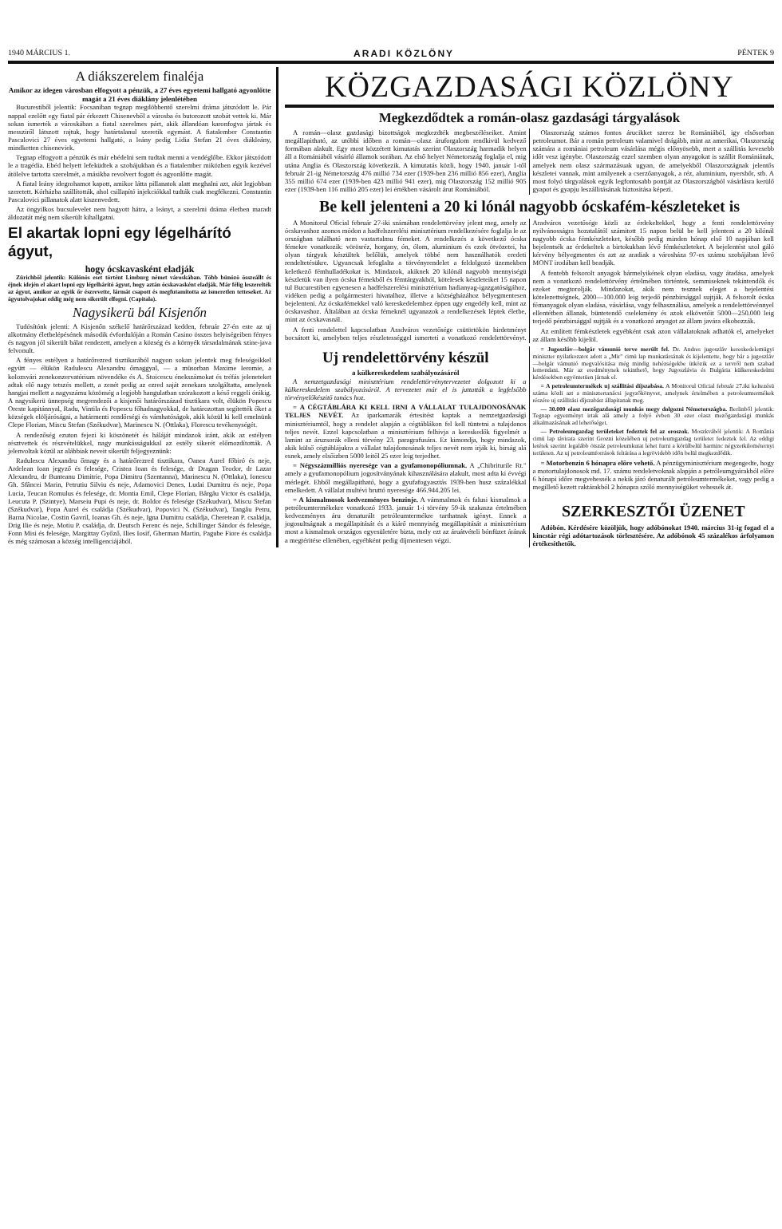1940 MÁRCIUS 1. ARADI KÖZLÖNY PÉNTEK 9
A diákszerelem finaléja
Amikor az idegen városban elfogyott a pénzük, a 27 éves egyetemi hallgató agyonlőtte magát a 21 éves diáklány jelenlétében
Bucurestiből jelentik: Focsaniban tegnap megdöbbentő szerelmi dráma játszódott le. Pár nappal ezelőtt egy fiatal pár érkezett Chisenevből a városba és butorozott szobát vettek ki. Már sokan ismerték a városkában a fiatal szerelmes párt, akik állandóan karonfogva jártak és messziről látszott rajtuk, hogy határtalanul szeretik egymást. A fiatalember Constantin Pascalovici 27 éves egyetemi hallgató, a leány pedig Lidia Stefan 21 éves diákleány, mindketten chiseneviek.
Tegnap elfogyott a pénzük és már ebédelni sem tudtak menni a vendéglőbe. Ekkor játszódott le a tragédia. Ebéd helyett lefeküdtek a szobájukban és a fiatalember miközben egyik kezével átölelve tartotta szerelmét, a másikba revolvert fogott és agyonlőtte magát.
A fiatal leány idegrohamot kapott, amikor látta pillanatok alatt meghalni azt, akit legjobban szeretett. Kórházba szállították, ahol csillapító injekciókkal tudták csak megfékezni. Constantin Pascalovici pillanatok alatt kiszenvedett.
Az öngyilkos bucsulevelet nem hagyott hátra, a leányt, a szerelmi dráma életben maradt áldozatát még nem sikerült kihallgatni.
El akartak lopni egy légelhárító ágyut,
hogy ócskavasként eladják
Zürichből jelentik: Különös eset történt Limburg német városkában. Több bünözö összeállt és éjnek idején el akart lopni egy légelhárító ágyut, hogy aztán ócskavasként eladják. Már félig leszerelték az ágyut, amikor az egyik őr észrevette, lármát csapott és megfutamította az ismeretlen tetteseket. Az ágyutolvajokat eddig még nem sikerült elfogni. (Capitala).
Nagysikerü bál Kisjenőn
Tudósítónk jelenti: A Kisjenőn székelő határőrszázad kedden, február 27-én este az uj alkotmány életbelépésének második évfordulóján a Román Casino összes helyiségeiben fényes és nagyon jól sikerült bálat rendezett, amelyen a község és a környék társadalmának szine-java felvonult.
A fényes estélyen a határőrezred tisztikarából nagyon sokan jelentek meg feleségeikkel együtt — élükön Radulescu Alexandru őrnaggyal, — a müsorban Maxime Ieromie, a kolozsvári zenekonzervatórium növendéke és A. Stoicescu énekszámokat és tréfás jeleneteket adtak elő nagy tetszés mellett, a zenét pedig az ezred saját zenekara szolgáltatta, amelynek hangjai mellett a nagyszámu közönség a legjobb hangulatban szórakozott a késő reggeli órákig. A nagysikerü ünnepség megrendezői a kisjenői határőrszázad tisztikara volt, élükön Popescu Oreste kapitánnyal, Radu, Vintila és Popescu főhadnagyokkal, de határozottan segítették őket a községek elöljáróságai, a határmenti rendőrségi és vámhatóságok, akik közül ki kell emelnünk Clepe Florian, Miscu Stefan (Székudvar), Marinescu N. (Ottlaka), Florescu tevékenységét.
A rendezőség ezuton fejezi ki köszönetét és háláját mindazok iránt, akik az estélyen résztvettek és részvételükkel, nagy munkásságukkal az estély sikerét előmozdították. A jelenvoltak közül az alábbiak neveit sikerült feljegyeznünk:
Radulescu Alexandru őrnagy és a határőrezred tisztikara, Oanea Aurel főbiró és neje, Ardelean Ioan jegyző és felesége, Cristea Ioan és felesége, dr Dragan Teodor, dr Lazar Alexandru, dr Bunteanu Dimitrie, Popa Dimitru (Szentanna), Marinescu N. (Ottlaka), Ionescu Gh. Sfâncei Marin, Petrutiu Silviu és neje, Adamovici Denes, Ludai Dumitru és neje, Popa Lucia, Teucan Romulus és felesége, dr. Montia Emil, Clepe Florian, Bârgău Victor és családja, Leucuta P. (Szintye), Marseiu Pupi és neje, dr. Boldor és felesége (Székudvar), Miscu Stefan (Székudvar), Popa Aurel és családja (Székudvar), Popovici N. (Székudvar), Tangău Petru, Barna Nicolae, Costin Gavril, Ioanas Gh. és neje, Igna Dumitru családja, Cheretean P. családja, Drig Ilie és neje, Motiu P. családja, dr. Deutsch Ferenc és neje, Schillinger Sándor és felesége, Fonn Misi és felesége, Margittay Győző, Ilies Iosif, Gherman Martin, Pagube Fiore és családja és még számosan a község intelligenciájából.
KÖZGAZDASÁGI KÖZLÖNY
Megkezdődtek a román-olasz gazdasági tárgyalások
A román—olasz gazdasági bizottságok megkezdték megbeszéléseiket. Amint megállapitható, az utóbbi időben a román—olasz áruforgalom rendkivül kedvező formában alakult. Egy most közzétett kimutatás szerint Olaszország harmadik helyen áll a Romániából vásárló államok sorában. Az első helyet Németország foglalja el, mig utána Anglia és Olaszország következik. A kimutatás közli, hogy 1940. január 1-től február 21-ig Németország 476 millió 734 ezer (1939-ben 236 millió 856 ezer), Anglia 355 millió 674 ezer (1939-ben 423 millió 941 ezer), mig Olaszország 152 millió 905 ezer (1939-ben 116 millió 205 ezer) lei értékben vásárolt árut Romániából.
Olaszország számos fontos árucikket szerez be Romániából, igy elsősorban petroleumot. Bár a román petroleum valamivel drágább, mint az amerikai, Olaszország számára a romániai petroleum vásárlása mégis előnyösebb, mert a szállitás kevesebb időt vesz igénybe. Olaszország ezzel szemben olyan anyagokat is szállit Romániának, amelyek nem olasz származásuak ugyan, de amelyekből Olaszországnak jelentős készletei vannak, mint amilyenek a cserzőanyagok, a réz, aluminium, nyersbőr, stb. A most folyó tárgyalások egyik legfontosabb pontját az Olaszországból vásárlásra kerülő gyapot és gyapju leszállitásának biztositása képezi.
Be kell jelenteni a 20 ki lónál nagyobb ócskafém-készleteket is
A Monitorul Oficial február 27-iki számában rendelettörvény jelent meg, amely az ócskavashoz azonos módon a hadfelszerelési minisztérium rendelkezésére foglalja le az országban található nem vastartalmu fémeket. A rendelkezés a következő ócska fémekre vonatkozik: vörösréz, horgany, ón, ólom, aluminium és ezek ötvözetei, ha olyan tárgyak készültek belőlük, amelyek többé nem használhatók eredeti rendeltetésükre. Ugyancsak lefoglalta a törvényrendelet a feldolgozó üzemekben keletkező fémhulladékokat is. Mindazok, akiknek 20 kilónál nagyobb mennyiségü készletük van ilyen ócska fémekből és fémtárgyakból, kötelesek készleteiket 15 napon tul Bucurestiben egyenesen a hadfelszerelési minisztérium hadianyag-igazgatóságához, vidéken pedig a polgármesteri hivatalhoz, illetve a községházához bélyegmentesen bejelenteni. Az ócskafémekkel való kereskedelemhez éppen ugy engedély kell, mint az ócskavashoz. Általában az ócska fémeknél ugyanazok a rendelkezések léptek életbe, mint az ócskavasnál.
A fenti rendelettel kapcsolatban Aradváros vezetősége csütörtökön hirdetményt bocsátott ki, amelyben teljes részletességgel ismerteti a vonatkozó rendelettörvényt. Aradváros vezetősége közli az érdekeltekkel, hogy a fenti rendelettörvény nyilvánosságra hozatalától számitott 15 napon belül be kell jelenteni a 20 kilónál nagyobb ócska fémkészleteket, később pedig minden hónap első 10 napjában kell bejelentsék az érdekeltek a birtokukban lévő fémkészleteket. A bejelentést szol gáló kérvény bélyegmentes és azt az aradiak a városháza 97-es számu szobájában lévő MONT irodában kell beadják.
A fentebb felsorolt anyagok bármelyikének olyan eladása, vagy átadása, amelyek nem a vonatkozó rendelettörvény értelmében történtek, semmiseknek tekintendők és ezeket megtorolják. Mindazokat, akik nem tesznek eleget a bejelentési kötelezettségnek, 2000—100.000 leig terjedő pénzbirsággal sujtják. A felsorolt ócska fémanyagok olyan eladása, vásárlása, vagy felhasználása, amelyek a rendelettörvénnyel ellentétben állanak, büntetendő cselekmény és azok elkövetőit 5000—250.000 leig terjedő pénzbirsággal sujtják és a vonatkozó anyagot az állam javára elkobozzák.
Az emlitett fémkészletek egyébként csak azon vállalatoknak adhatók el, amelyeket az állam később kijelöl.
Uj rendelettörvény készül
a külkereskedelem szabályozásáról
A nemzetgazdasági minisztérium rendelettörvénytervezetet dolgozott ki a külkereskedelem szabályozásáról. A tervezetet már el is juttatták a legfelsőbb törvényelőkészitő tanács hoz.
= A CÉGTÁBLÁRA KI KELL IRNI A VÁLLALAT TULAJDONOSÁNAK TELJES NEVÉT. Az iparkamarák értesitést kaptak a nemzetgazdasági minisztériumtól, hogy a rendelet alapján a cégtáblákon fel kell tüntetni a tulajdonos teljes nevét. Ezzel kapcsolatban a minisztérium felhivja a kereskedők figyelmét a lamint az áruzsorák elleni törvény 23. paragrafusára. Ez kimondja, hogy mindazok, akik külső cégtáblájukra a vállalat tulajdonosának teljes nevét nem irják ki, birság alá esnek, amely elsőizben 5000 leitől 25 ezer leig terjedhet.
= Négyszázmilliós nyeresége van a gyufamonopóliumnak. A „Chibriturile Rt." amely a gyufamonopólium jogosítványának kihasználására alakult, most adta ki évvégi mérlegét. Ebből megállapitható, hogy a gyufafogyasztás 1939-ben husz százalékkal emelkedett. A vállalat multévi bruttó nyeresége 466.944.205 lei.
= A kismalmosok kedvezményes benzinje. A vámmalmok és falusi kismalmok a petróleumtermékekre vonatkozó 1933. január 1-i törvény 59-ik szakasza értelmében kedvezményes áru denaturált petróleumtermékre tarthatnak igényt. Ennek a jogosultságnak a megállapitását és a kiárő mennyiség megállapitását a minisztérium most a kismalmok országos egyesületére bizta, mely ezt az áruátvételi bónfüzet árának a megtéritése ellenében, egyébként pedig díjmentesen végzi.
= Jugoszláv—bolgár vámunió terve merült fel. Dr. Andres jugoszláv kereskedelemügyi miniszter nyilatkozatot adott a „Mir" cimü lap munkatársának és kijelentette, hogy bár a jugoszláv—bolgár vámunió megvalósitása még mindig nehézségekbe ütközik ez a tervről nem szabad lemondani. Már az eredménynek tekinthető, hogy Jugoszlávia és Bulgária külkereskedelmi kérdésekben egyöntetüen járnak el.
= A petroleumtermékek uj szállitási díjszabása. A Monitorul Oficial február 27.iki keltezésü száma közli azt a minisztertanácsi jegyzőkönyvet, amelynek értelmében a petroleumtermékek részére uj szállitási díjszabást állapitanak meg.
— 30.000 olasz mezőgazdasági munkás megy dolgozni Németországba. Berlinből jelentik: Tegnap egyezményt irtak alá amely a folyó évben 30 ezer olasz mezőgazdasági munkás alkalmazásának ad lehetőséget.
— Petroleumgazdag területeket fedeztek fel az oroszok. Moszkvából jelentik: A România cimü lap távirata szerint Grozni közelében uj petroleumgazdag területet fedeztek fel. Az eddigi letétek szerint legalább ötszáz petroleumkutat lehet furni a körülbelül harminc négyzetkilométernyi területen. Az uj petroleumforrások feltárása a legrövidebb időn belül megkezdődik.
= Motorbenzin 6 hónapra előre vehető. A pénzügyminisztérium megengedte, hogy a motortulajdonosok md. 17. számu rendeletvoknak alapján a petróleumgyárakból előre 6 hónapi időre megvehessék a nekik járó denaturált petróleumtermékeket, vagy pedig a megillető kezett raktárakból 2 hónapra szóló mennyiségüket vehessék át.
SZERKESZTŐI ÜZENET
Adóbón. Kérdésére közöljük, hogy adóbónokat 1940. március 31-ig fogad el a kincstár régi adótartozások törlesztésére. Az adóbónok 45 százalékos árfolyamon értékesithetők.